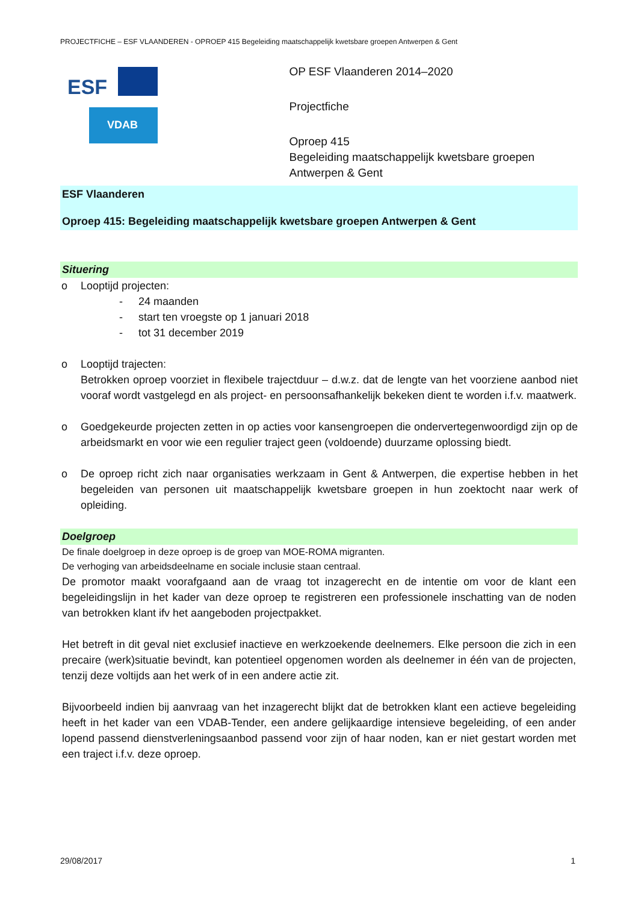PROJECTFICHE – ESF VLAANDEREN - OPROEP 415 Begeleiding maatschappelijk kwetsbare groepen Antwerpen & Gent
ESF
VDAB
OP ESF Vlaanderen 2014–2020
Projectfiche
Oproep 415
Begeleiding maatschappelijk kwetsbare groepen Antwerpen & Gent
ESF Vlaanderen
Oproep 415: Begeleiding maatschappelijk kwetsbare groepen Antwerpen & Gent
Situering
o Looptijd projecten:
- 24 maanden
- start ten vroegste op 1 januari 2018
- tot 31 december 2019
o Looptijd trajecten:
Betrokken oproep voorziet in flexibele trajectduur – d.w.z. dat de lengte van het voorziene aanbod niet vooraf wordt vastgelegd en als project- en persoonsafhankelijk bekeken dient te worden i.f.v. maatwerk.
o Goedgekeurde projecten zetten in op acties voor kansengroepen die ondervertegenwoordigd zijn op de arbeidsmarkt en voor wie een regulier traject geen (voldoende) duurzame oplossing biedt.
o De oproep richt zich naar organisaties werkzaam in Gent & Antwerpen, die expertise hebben in het begeleiden van personen uit maatschappelijk kwetsbare groepen in hun zoektocht naar werk of opleiding.
Doelgroep
De finale doelgroep in deze oproep is de groep van MOE-ROMA migranten.
De verhoging van arbeidsdeelname en sociale inclusie staan centraal.
De promotor maakt voorafgaand aan de vraag tot inzagerecht en de intentie om voor de klant een begeleidingslijn in het kader van deze oproep te registreren een professionele inschatting van de noden van betrokken klant ifv het aangeboden projectpakket.
Het betreft in dit geval niet exclusief inactieve en werkzoekende deelnemers. Elke persoon die zich in een precaire (werk)situatie bevindt, kan potentieel opgenomen worden als deelnemer in één van de projecten, tenzij deze voltijds aan het werk of in een andere actie zit.
Bijvoorbeeld indien bij aanvraag van het inzagerecht blijkt dat de betrokken klant een actieve begeleiding heeft in het kader van een VDAB-Tender, een andere gelijkaardige intensieve begeleiding, of een ander lopend passend dienstverleningsaanbod passend voor zijn of haar noden, kan er niet gestart worden met een traject i.f.v. deze oproep.
29/08/2017 1